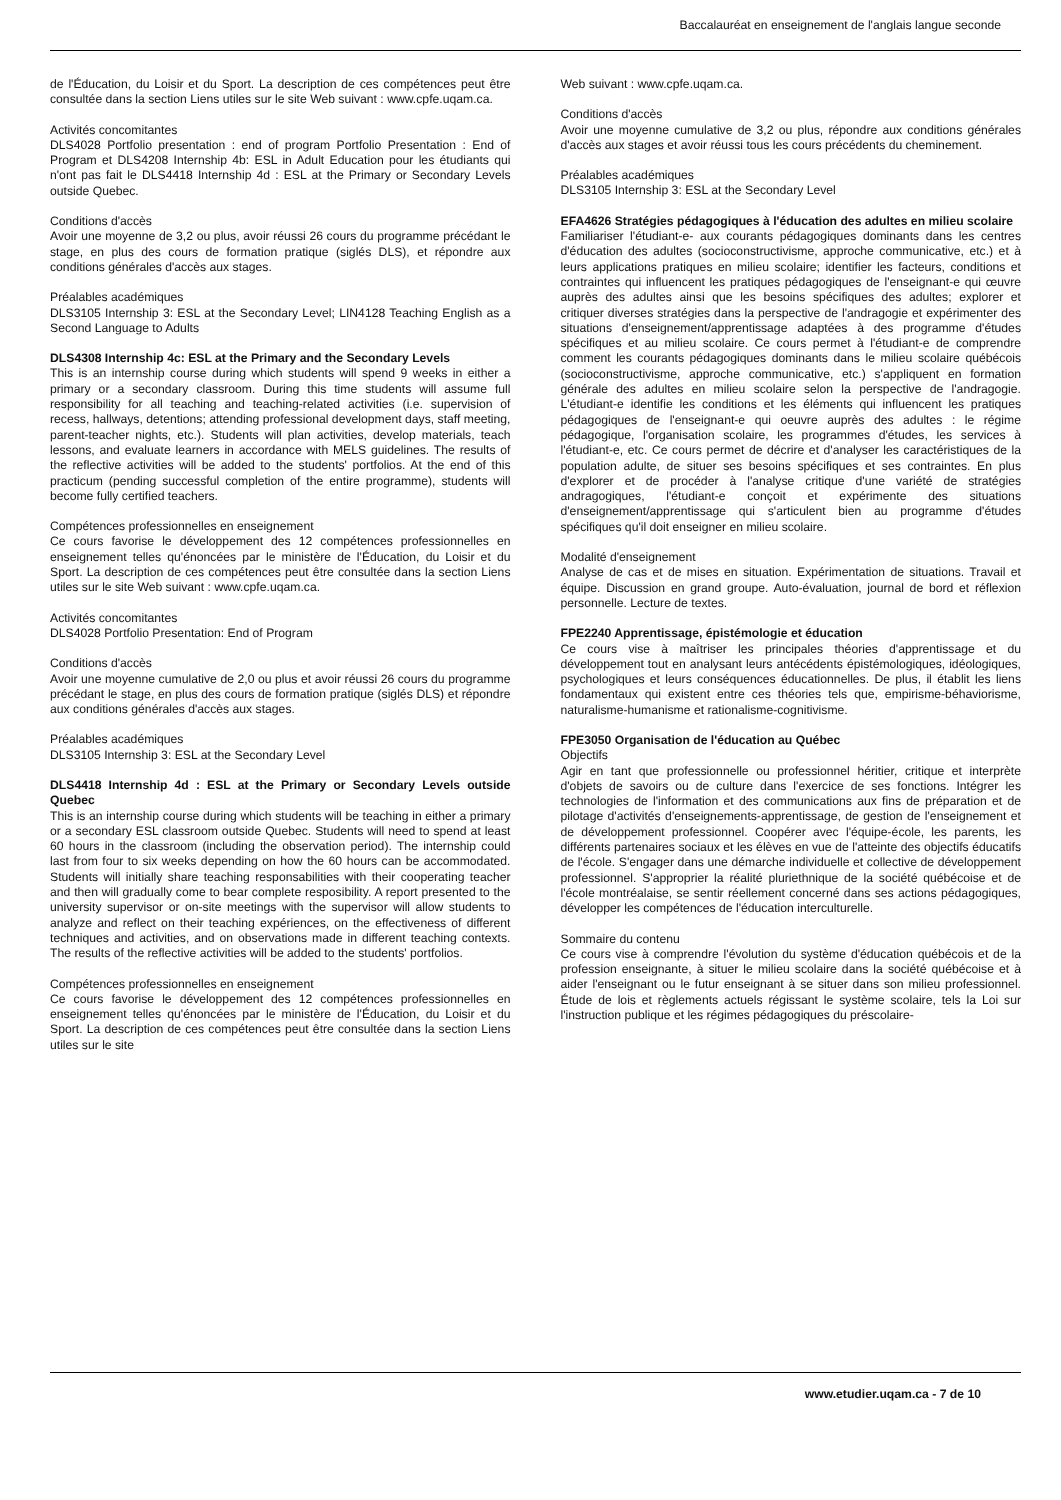Baccalauréat en enseignement de l'anglais langue seconde
de l'Éducation, du Loisir et du Sport. La description de ces compétences peut être consultée dans la section Liens utiles sur le site Web suivant : www.cpfe.uqam.ca.
Activités concomitantes
DLS4028 Portfolio presentation : end of program Portfolio Presentation : End of Program et DLS4208 Internship 4b: ESL in Adult Education pour les étudiants qui n'ont pas fait le DLS4418 Internship 4d : ESL at the Primary or Secondary Levels outside Quebec.
Conditions d'accès
Avoir une moyenne de 3,2 ou plus, avoir réussi 26 cours du programme précédant le stage, en plus des cours de formation pratique (siglés DLS), et répondre aux conditions générales d'accès aux stages.
Préalables académiques
DLS3105 Internship 3: ESL at the Secondary Level; LIN4128 Teaching English as a Second Language to Adults
DLS4308 Internship 4c: ESL at the Primary and the Secondary Levels
This is an internship course during which students will spend 9 weeks in either a primary or a secondary classroom. During this time students will assume full responsibility for all teaching and teaching-related activities (i.e. supervision of recess, hallways, detentions; attending professional development days, staff meeting, parent-teacher nights, etc.). Students will plan activities, develop materials, teach lessons, and evaluate learners in accordance with MELS guidelines. The results of the reflective activities will be added to the students' portfolios. At the end of this practicum (pending successful completion of the entire programme), students will become fully certified teachers.
Compétences professionnelles en enseignement
Ce cours favorise le développement des 12 compétences professionnelles en enseignement telles qu'énoncées par le ministère de l'Éducation, du Loisir et du Sport. La description de ces compétences peut être consultée dans la section Liens utiles sur le site Web suivant : www.cpfe.uqam.ca.
Activités concomitantes
DLS4028 Portfolio Presentation: End of Program
Conditions d'accès
Avoir une moyenne cumulative de 2,0 ou plus et avoir réussi 26 cours du programme précédant le stage, en plus des cours de formation pratique (siglés DLS) et répondre aux conditions générales d'accès aux stages.
Préalables académiques
DLS3105 Internship 3: ESL at the Secondary Level
DLS4418 Internship 4d : ESL at the Primary or Secondary Levels outside Quebec
This is an internship course during which students will be teaching in either a primary or a secondary ESL classroom outside Quebec. Students will need to spend at least 60 hours in the classroom (including the observation period). The internship could last from four to six weeks depending on how the 60 hours can be accommodated. Students will initially share teaching responsabilities with their cooperating teacher and then will gradually come to bear complete resposibility. A report presented to the university supervisor or on-site meetings with the supervisor will allow students to analyze and reflect on their teaching expériences, on the effectiveness of different techniques and activities, and on observations made in different teaching contexts. The results of the reflective activities will be added to the students' portfolios.
Compétences professionnelles en enseignement
Ce cours favorise le développement des 12 compétences professionnelles en enseignement telles qu'énoncées par le ministère de l'Éducation, du Loisir et du Sport. La description de ces compétences peut être consultée dans la section Liens utiles sur le site
Web suivant : www.cpfe.uqam.ca.
Conditions d'accès
Avoir une moyenne cumulative de 3,2 ou plus, répondre aux conditions générales d'accès aux stages et avoir réussi tous les cours précédents du cheminement.
Préalables académiques
DLS3105 Internship 3: ESL at the Secondary Level
EFA4626 Stratégies pédagogiques à l'éducation des adultes en milieu scolaire
Familiariser l'étudiant-e- aux courants pédagogiques dominants dans les centres d'éducation des adultes (socioconstructivisme, approche communicative, etc.) et à leurs applications pratiques en milieu scolaire; identifier les facteurs, conditions et contraintes qui influencent les pratiques pédagogiques de l'enseignant-e qui œuvre auprès des adultes ainsi que les besoins spécifiques des adultes; explorer et critiquer diverses stratégies dans la perspective de l'andragogie et expérimenter des situations d'enseignement/apprentissage adaptées à des programme d'études spécifiques et au milieu scolaire. Ce cours permet à l'étudiant-e de comprendre comment les courants pédagogiques dominants dans le milieu scolaire québécois (socioconstructivisme, approche communicative, etc.) s'appliquent en formation générale des adultes en milieu scolaire selon la perspective de l'andragogie. L'étudiant-e identifie les conditions et les éléments qui influencent les pratiques pédagogiques de l'enseignant-e qui oeuvre auprès des adultes : le régime pédagogique, l'organisation scolaire, les programmes d'études, les services à l'étudiant-e, etc. Ce cours permet de décrire et d'analyser les caractéristiques de la population adulte, de situer ses besoins spécifiques et ses contraintes. En plus d'explorer et de procéder à l'analyse critique d'une variété de stratégies andragogiques, l'étudiant-e conçoit et expérimente des situations d'enseignement/apprentissage qui s'articulent bien au programme d'études spécifiques qu'il doit enseigner en milieu scolaire.
Modalité d'enseignement
Analyse de cas et de mises en situation. Expérimentation de situations. Travail et équipe. Discussion en grand groupe. Auto-évaluation, journal de bord et réflexion personnelle. Lecture de textes.
FPE2240 Apprentissage, épistémologie et éducation
Ce cours vise à maîtriser les principales théories d'apprentissage et du développement tout en analysant leurs antécédents épistémologiques, idéologiques, psychologiques et leurs conséquences éducationnelles. De plus, il établit les liens fondamentaux qui existent entre ces théories tels que, empirisme-béhaviorisme, naturalisme-humanisme et rationalisme-cognitivisme.
FPE3050 Organisation de l'éducation au Québec
Objectifs
Agir en tant que professionnelle ou professionnel héritier, critique et interprète d'objets de savoirs ou de culture dans l'exercice de ses fonctions. Intégrer les technologies de l'information et des communications aux fins de préparation et de pilotage d'activités d'enseignements-apprentissage, de gestion de l'enseignement et de développement professionnel. Coopérer avec l'équipe-école, les parents, les différents partenaires sociaux et les élèves en vue de l'atteinte des objectifs éducatifs de l'école. S'engager dans une démarche individuelle et collective de développement professionnel. S'approprier la réalité pluriethnique de la société québécoise et de l'école montréalaise, se sentir réellement concerné dans ses actions pédagogiques, développer les compétences de l'éducation interculturelle.
Sommaire du contenu
Ce cours vise à comprendre l'évolution du système d'éducation québécois et de la profession enseignante, à situer le milieu scolaire dans la société québécoise et à aider l'enseignant ou le futur enseignant à se situer dans son milieu professionnel. Étude de lois et règlements actuels régissant le système scolaire, tels la Loi sur l'instruction publique et les régimes pédagogiques du préscolaire-
www.etudier.uqam.ca - 7 de 10